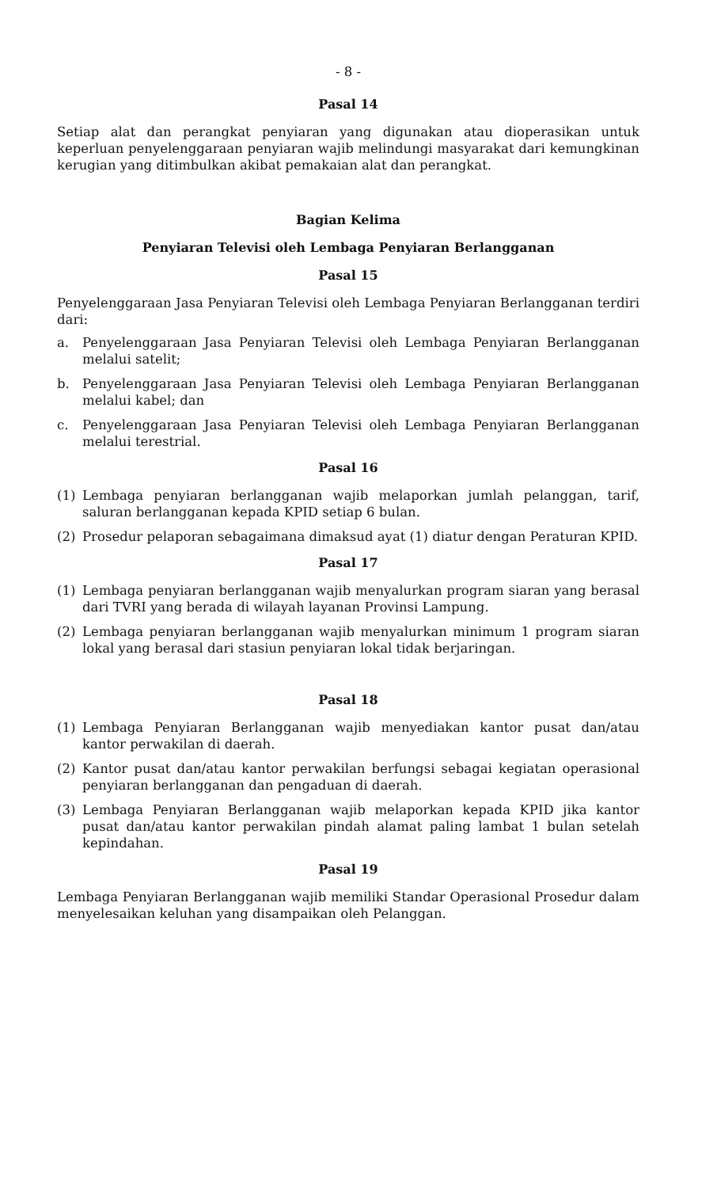- 8 -
Pasal 14
Setiap alat dan perangkat penyiaran yang digunakan atau dioperasikan untuk keperluan penyelenggaraan penyiaran wajib melindungi masyarakat dari kemungkinan kerugian yang ditimbulkan akibat pemakaian alat dan perangkat.
Bagian Kelima
Penyiaran Televisi oleh Lembaga Penyiaran Berlangganan
Pasal 15
Penyelenggaraan Jasa Penyiaran Televisi oleh Lembaga Penyiaran Berlangganan terdiri dari:
a. Penyelenggaraan Jasa Penyiaran Televisi oleh Lembaga Penyiaran Berlangganan melalui satelit;
b. Penyelenggaraan Jasa Penyiaran Televisi oleh Lembaga Penyiaran Berlangganan melalui kabel; dan
c. Penyelenggaraan Jasa Penyiaran Televisi oleh Lembaga Penyiaran Berlangganan melalui terestrial.
Pasal 16
(1) Lembaga penyiaran berlangganan wajib melaporkan jumlah pelanggan, tarif, saluran berlangganan kepada KPID setiap 6 bulan.
(2) Prosedur pelaporan sebagaimana dimaksud ayat (1) diatur dengan Peraturan KPID.
Pasal 17
(1) Lembaga penyiaran berlangganan wajib menyalurkan program siaran yang berasal dari TVRI yang berada di wilayah layanan Provinsi Lampung.
(2) Lembaga penyiaran berlangganan wajib menyalurkan minimum 1 program siaran lokal yang berasal dari stasiun penyiaran lokal tidak berjaringan.
Pasal 18
(1) Lembaga Penyiaran Berlangganan wajib menyediakan kantor pusat dan/atau kantor perwakilan di daerah.
(2) Kantor pusat dan/atau kantor perwakilan berfungsi sebagai kegiatan operasional penyiaran berlangganan dan pengaduan di daerah.
(3) Lembaga Penyiaran Berlangganan wajib melaporkan kepada KPID jika kantor pusat dan/atau kantor perwakilan pindah alamat paling lambat 1 bulan setelah kepindahan.
Pasal 19
Lembaga Penyiaran Berlangganan wajib memiliki Standar Operasional Prosedur dalam menyelesaikan keluhan yang disampaikan oleh Pelanggan.